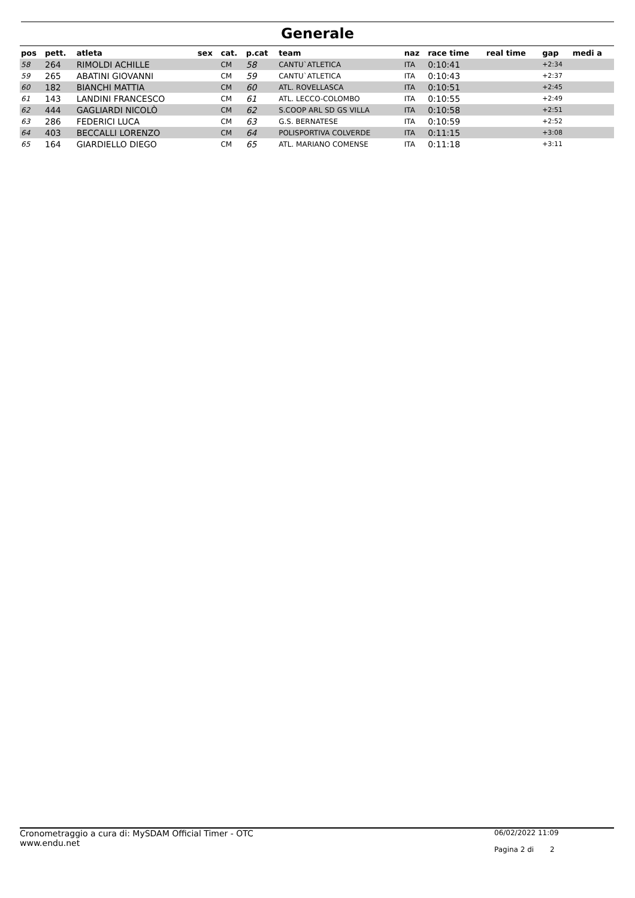Generale
| pos | pett. | atleta | sex | cat. | p.cat | team | naz | race time | real time | gap | medi a |
| --- | --- | --- | --- | --- | --- | --- | --- | --- | --- | --- | --- |
| 58 | 264 | RIMOLDI ACHILLE | | CM | 58 | CANTU`ATLETICA | ITA | 0:10:41 | | +2:34 | |
| 59 | 265 | ABATINI GIOVANNI | | CM | 59 | CANTU`ATLETICA | ITA | 0:10:43 | | +2:37 | |
| 60 | 182 | BIANCHI MATTIA | | CM | 60 | ATL. ROVELLASCA | ITA | 0:10:51 | | +2:45 | |
| 61 | 143 | LANDINI FRANCESCO | | CM | 61 | ATL. LECCO-COLOMBO | ITA | 0:10:55 | | +2:49 | |
| 62 | 444 | GAGLIARDI NICOLÒ | | CM | 62 | S.COOP ARL SD GS VILLA | ITA | 0:10:58 | | +2:51 | |
| 63 | 286 | FEDERICI LUCA | | CM | 63 | G.S. BERNATESE | ITA | 0:10:59 | | +2:52 | |
| 64 | 403 | BECCALLI LORENZO | | CM | 64 | POLISPORTIVA COLVERDE | ITA | 0:11:15 | | +3:08 | |
| 65 | 164 | GIARDIELLO DIEGO | | CM | 65 | ATL. MARIANO COMENSE | ITA | 0:11:18 | | +3:11 | |
Cronometraggio a cura di: MySDAM Official Timer - OTC
www.endu.net
06/02/2022 11:09
Pagina 2 di 2